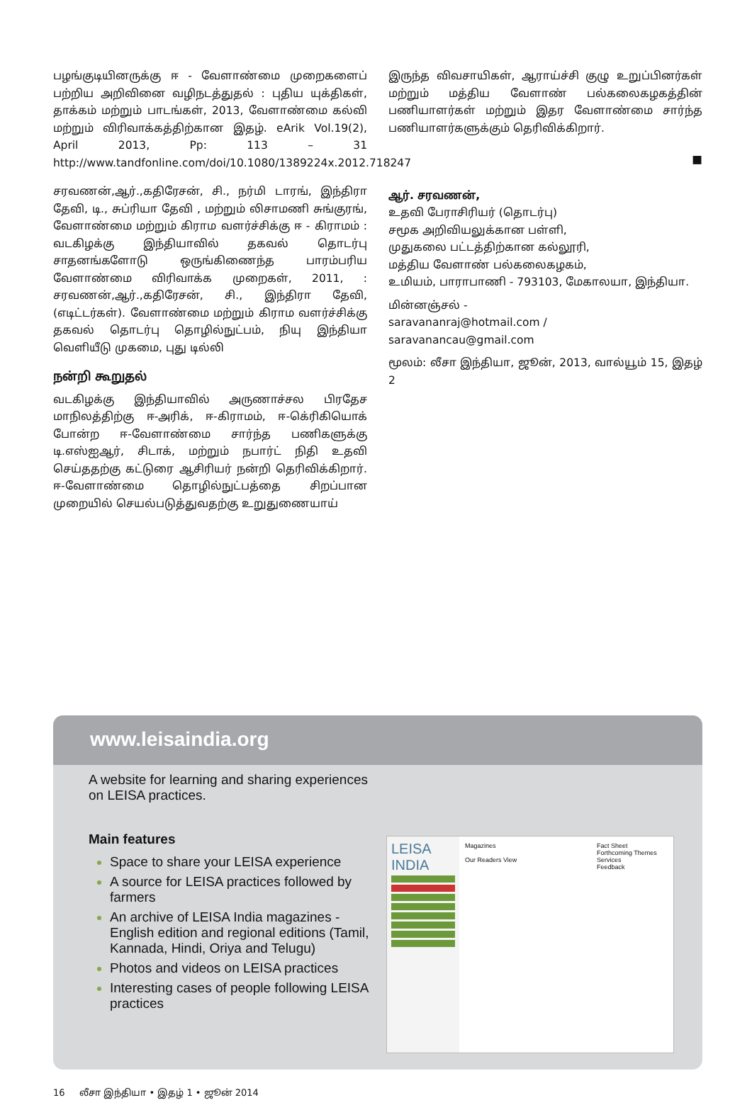பழங்குடியினருக்கு ஈ - வேளாண்மை முறைகளைப் பற்றிய அறிவினை வழிநடத்துதல் : புதிய யுக்திகள், தாக்கம் மற்றும் பாடங்கள், 2013, வேளாண்மை கல்வி மற்றும் விரிவாக்கத்திற்கான இதழ். eArik Vol.19(2), April 2013, Pp: 113 – 31 http://www.tandfonline.com/doi/10.1080/1389224x.2012.718247
சரவணன்,ஆர்.,கதிரேசன், சி., நர்மி டாரங், இந்திரா தேவி, டி., சுப்ரியா தேவி , மற்றும் லிசாமணி சுங்குரங், வேளாண்மை மற்றும் கிராம வளர்ச்சிக்கு ஈ - கிராமம் : வடகிழக்கு இந்தியாவில் தகவல் தொடர்பு சாதனங்களோடு ஒருங்கிணைந்த பாரம்பரிய வேளாண்மை விரிவாக்க முறைகள், 2011, : சரவணன்,ஆர்.,கதிரேசன், சி., இந்திரா தேவி, (எடிட்டர்கள்). வேளாண்மை மற்றும் கிராம வளர்ச்சிக்கு தகவல் தொடர்பு தொழில்நுட்பம், நியு இந்தியா வெளியீடு முகமை, புது டில்லி
நன்றி கூறுதல்
வடகிழக்கு இந்தியாவில் அருணாச்சல பிரதேச மாநிலத்திற்கு ஈ-அரிக், ஈ-கிராமம், ஈ-கெ்ரிகியொக் போன்ற ஈ-வேளாண்மை சார்ந்த பணிகளுக்கு டி.எஸ்ஐஆர், சிடாக், மற்றும் நபார்ட் நிதி உதவி செய்ததற்கு கட்டுரை ஆசிரியர் நன்றி தெரிவிக்கிறார். ஈ-வேளாண்மை தொழில்நுட்பத்தை சிறப்பான முறையில் செயல்படுத்துவதற்கு உறுதுணையாய்
இருந்த விவசாயிகள், ஆராய்ச்சி குழு உறுப்பினர்கள் மற்றும் மத்திய வேளாண் பல்கலைகழகத்தின் பணியாளர்கள் மற்றும் இதர வேளாண்மை சார்ந்த பணியாளர்களுக்கும் தெரிவிக்கிறார்.
■
ஆர். சரவணன்,
உதவி பேராசிரியர் (தொடர்பு)
சமூக அறிவியலுக்கான பள்ளி,
முதுகலை பட்டத்திற்கான கல்லூரி,
மத்திய வேளாண் பல்கலைகழகம்,
உமியம், பாராபாணி - 793103, மேகாலயா, இந்தியா.
மின்னஞ்சல் -
saravananraj@hotmail.com /
saravanancau@gmail.com
மூலம்: லீசா இந்தியா, ஜூன், 2013, வால்யூம் 15, இதழ் 2
www.leisaindia.org
A website for learning and sharing experiences on LEISA practices.
Main features
Space to share your LEISA experience
A source for LEISA practices followed by farmers
An archive of LEISA India magazines - English edition and regional editions (Tamil, Kannada, Hindi, Oriya and Telugu)
Photos and videos on LEISA practices
Interesting cases of people following LEISA practices
LEISA INDIA
Magazines
Our Readers View
Fact Sheet
Forthcoming Themes
Services
Feedback
16 லீசா இந்தியா • இதழ் 1 • ஜூன் 2014